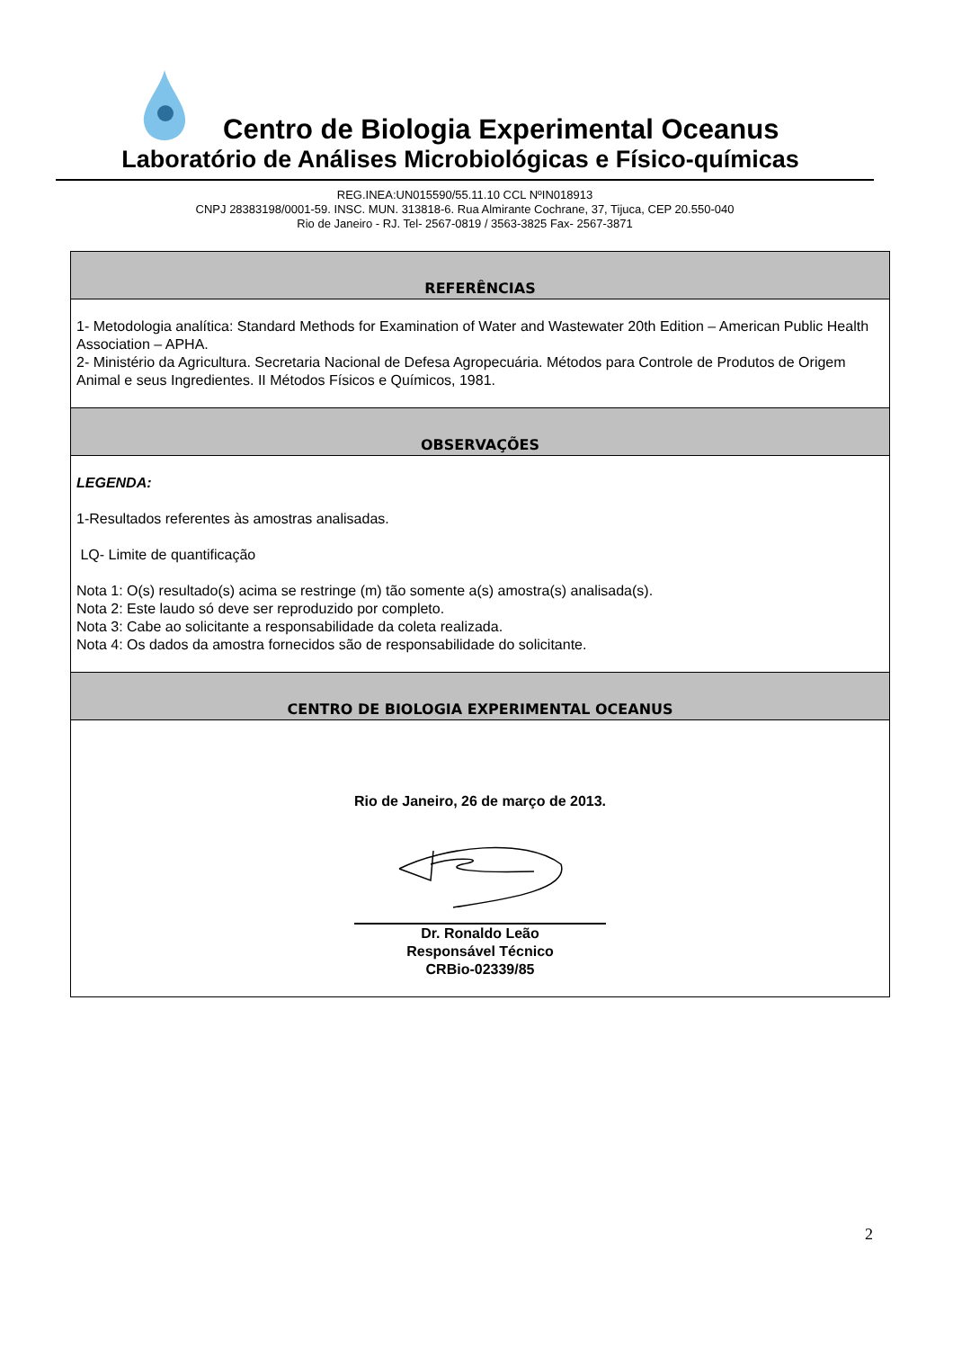Centro de Biologia Experimental Oceanus
Laboratório de Análises Microbiológicas e Físico-químicas
REG.INEA:UN015590/55.11.10 CCL NºIN018913
CNPJ 28383198/0001-59. INSC. MUN. 313818-6. Rua Almirante Cochrane, 37, Tijuca, CEP 20.550-040
Rio de Janeiro - RJ. Tel- 2567-0819 / 3563-3825 Fax- 2567-3871
| REFERÊNCIAS |
| --- |
| 1- Metodologia analítica: Standard Methods for Examination of Water and Wastewater 20th Edition – American Public Health Association – APHA. 2- Ministério da Agricultura. Secretaria Nacional de Defesa Agropecuária. Métodos para Controle de Produtos de Origem Animal e seus Ingredientes. II Métodos Físicos e Químicos, 1981. |
| OBSERVAÇÕES |
| LEGENDA: 1-Resultados referentes às amostras analisadas. LQ- Limite de quantificação Nota 1: O(s) resultado(s) acima se restringe (m) tão somente a(s) amostra(s) analisada(s). Nota 2: Este laudo só deve ser reproduzido por completo. Nota 3: Cabe ao solicitante a responsabilidade da coleta realizada. Nota 4: Os dados da amostra fornecidos são de responsabilidade do solicitante. |
| CENTRO DE BIOLOGIA EXPERIMENTAL OCEANUS |
| Rio de Janeiro, 26 de março de 2013. Dr. Ronaldo Leão Responsável Técnico CRBio-02339/85 |
2